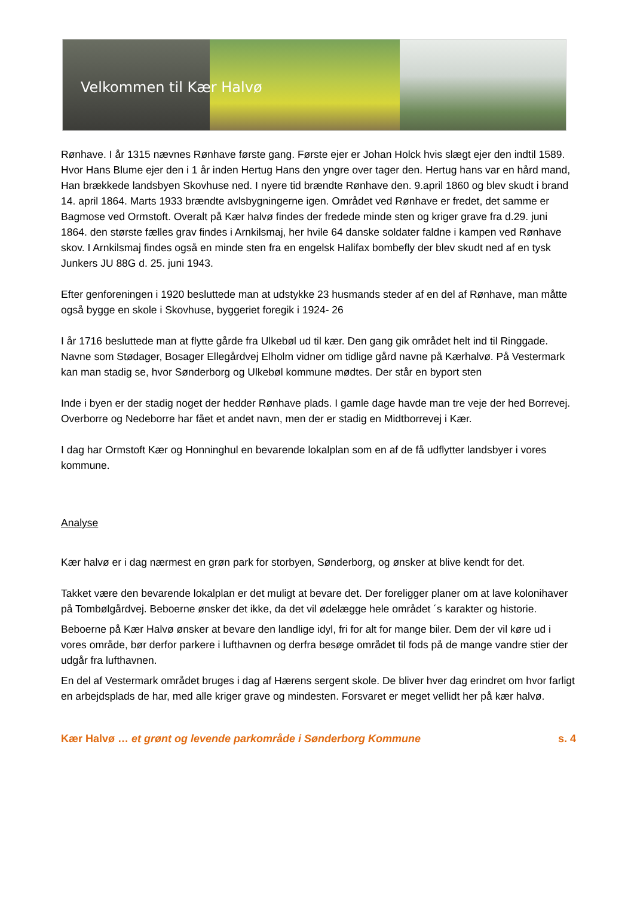Velkommen til Kær Halvø
Rønhave. I år 1315 nævnes Rønhave første gang. Første ejer er Johan Holck hvis slægt ejer den indtil 1589. Hvor Hans Blume ejer den i 1 år inden Hertug Hans den yngre over tager den. Hertug hans var en hård mand, Han brækkede landsbyen Skovhuse ned. I nyere tid brændte Rønhave den. 9.april 1860 og blev skudt i brand 14. april 1864. Marts 1933 brændte avlsbygningerne igen. Området ved Rønhave er fredet, det samme er Bagmose ved Ormstoft. Overalt på Kær halvø findes der fredede minde sten og kriger grave fra d.29. juni 1864. den største fælles grav findes i Arnkilsmaj, her hvile 64 danske soldater faldne i kampen ved Rønhave skov. I Arnkilsmaj findes også en minde sten fra en engelsk Halifax bombefly der blev skudt ned af en tysk Junkers JU 88G d. 25. juni 1943.
Efter genforeningen i 1920 besluttede man at udstykke 23 husmands steder af en del af Rønhave, man måtte også bygge en skole i Skovhuse, byggeriet foregik i 1924- 26
I år 1716 besluttede man at flytte gårde fra Ulkebøl ud til kær. Den gang gik området helt ind til Ringgade. Navne som Stødager, Bosager Ellegårdvej Elholm vidner om tidlige gård navne på Kærhalvø. På Vestermark kan man stadig se, hvor Sønderborg og Ulkebøl kommune mødtes. Der står en byport sten
Inde i byen er der stadig noget der hedder Rønhave plads. I gamle dage havde man tre veje der hed Borrevej. Overborre og Nedeborre har fået et andet navn, men der er stadig en Midtborrevej i Kær.
I dag har Ormstoft Kær og Honninghul en bevarende lokalplan som en af de få udflytter landsbyer i vores kommune.
Analyse
Kær halvø er i dag nærmest en grøn park for storbyen, Sønderborg, og ønsker at blive kendt for det.
Takket være den bevarende lokalplan er det muligt at bevare det. Der foreligger planer om at lave kolonihaver på Tombølgårdvej. Beboerne ønsker det ikke, da det vil ødelægge hele området ´s karakter og historie.
Beboerne på Kær Halvø ønsker at bevare den landlige idyl, fri for alt for mange biler. Dem der vil køre ud i vores område, bør derfor parkere i lufthavnen og derfra besøge området til fods på de mange vandre stier der udgår fra lufthavnen.
En del af Vestermark området bruges i dag af Hærens sergent skole. De bliver hver dag erindret om hvor farligt en arbejdsplads de har, med alle kriger grave og mindesten. Forsvaret er meget vellidt her på kær halvø.
Kær Halvø … et grønt og levende parkområde i Sønderborg Kommune s. 4